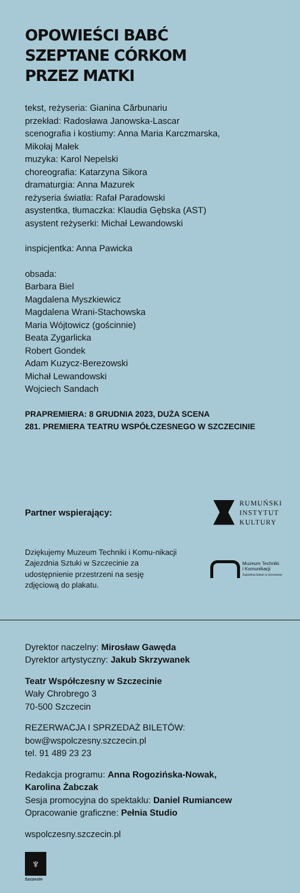OPOWIEŚCI BABĆ
SZEPTANE CÓRKOM
PRZEZ MATKI
tekst, reżyseria: Gianina Cărbunariu
przekład: Radosława Janowska-Lascar
scenografia i kostiumy: Anna Maria Karczmarska,
Mikołaj Małek
muzyka: Karol Nepelski
choreografia: Katarzyna Sikora
dramaturgia: Anna Mazurek
reżyseria światła: Rafał Paradowski
asystentka, tłumaczka: Klaudia Gębska (AST)
asystent reżyserki: Michał Lewandowski
inspicjentka: Anna Pawicka
obsada:
Barbara Biel
Magdalena Myszkiewicz
Magdalena Wrani-Stachowska
Maria Wójtowicz (gościnnie)
Beata Zygarlicka
Robert Gondek
Adam Kuzycz-Berezowski
Michał Lewandowski
Wojciech Sandach
PRAPREMIERA: 8 GRUDNIA 2023, DUŻA SCENA
281. PREMIERA TEATRU WSPÓŁCZESNEGO W SZCZECINIE
Partner wspierający:
RUMUŃSKI
INSTYTUT
KULTURY
Dziękujemy Muzeum Techniki i Komu-nikacji Zajezdnia Sztuki w Szczecinie za udostępnienie przestrzeni na sesję zdjęciową do plakatu.
Muzeum Techniki
i Komunikacji
Zajezdnia Sztuki w Szczecinie
Dyrektor naczelny: Mirosław Gawęda
Dyrektor artystyczny: Jakub Skrzywanek
Teatr Współczesny w Szczecinie
Wały Chrobrego 3
70-500 Szczecin
REZERWACJA I SPRZEDAŻ BILETÓW:
bow@wspolczesny.szczecin.pl
tel. 91 489 23 23
Redakcja programu: Anna Rogozińska-Nowak,
Karolina Żabczak
Sesja promocyjna do spektaklu: Daniel Rumiancew
Opracowanie graficzne: Pełnia Studio
wspolczesny.szczecin.pl
♆
Szczecin